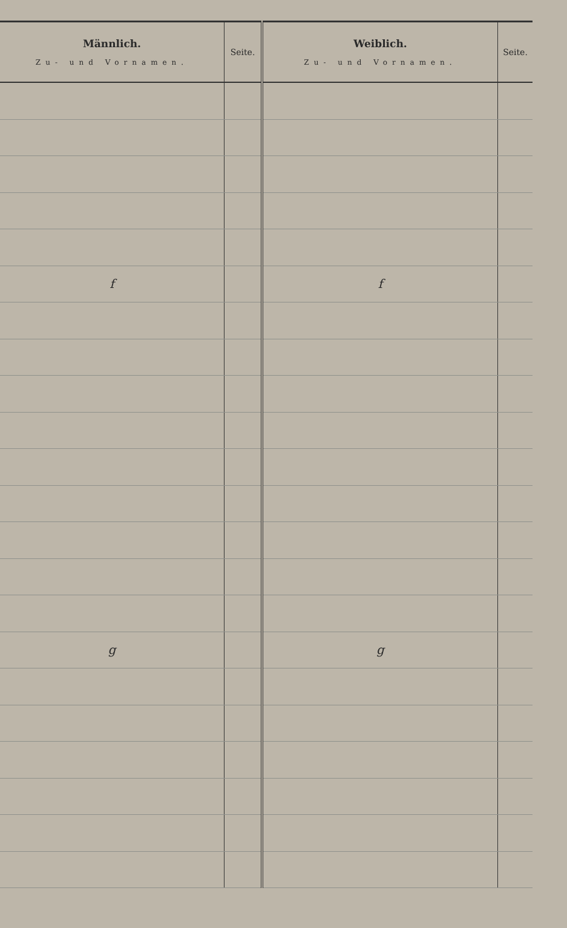| Männlich. Zu- und Vornamen. | Seite. | Weiblich. Zu- und Vornamen. | Seite. |
| --- | --- | --- | --- |
| f | | f | |
| g | | g | |